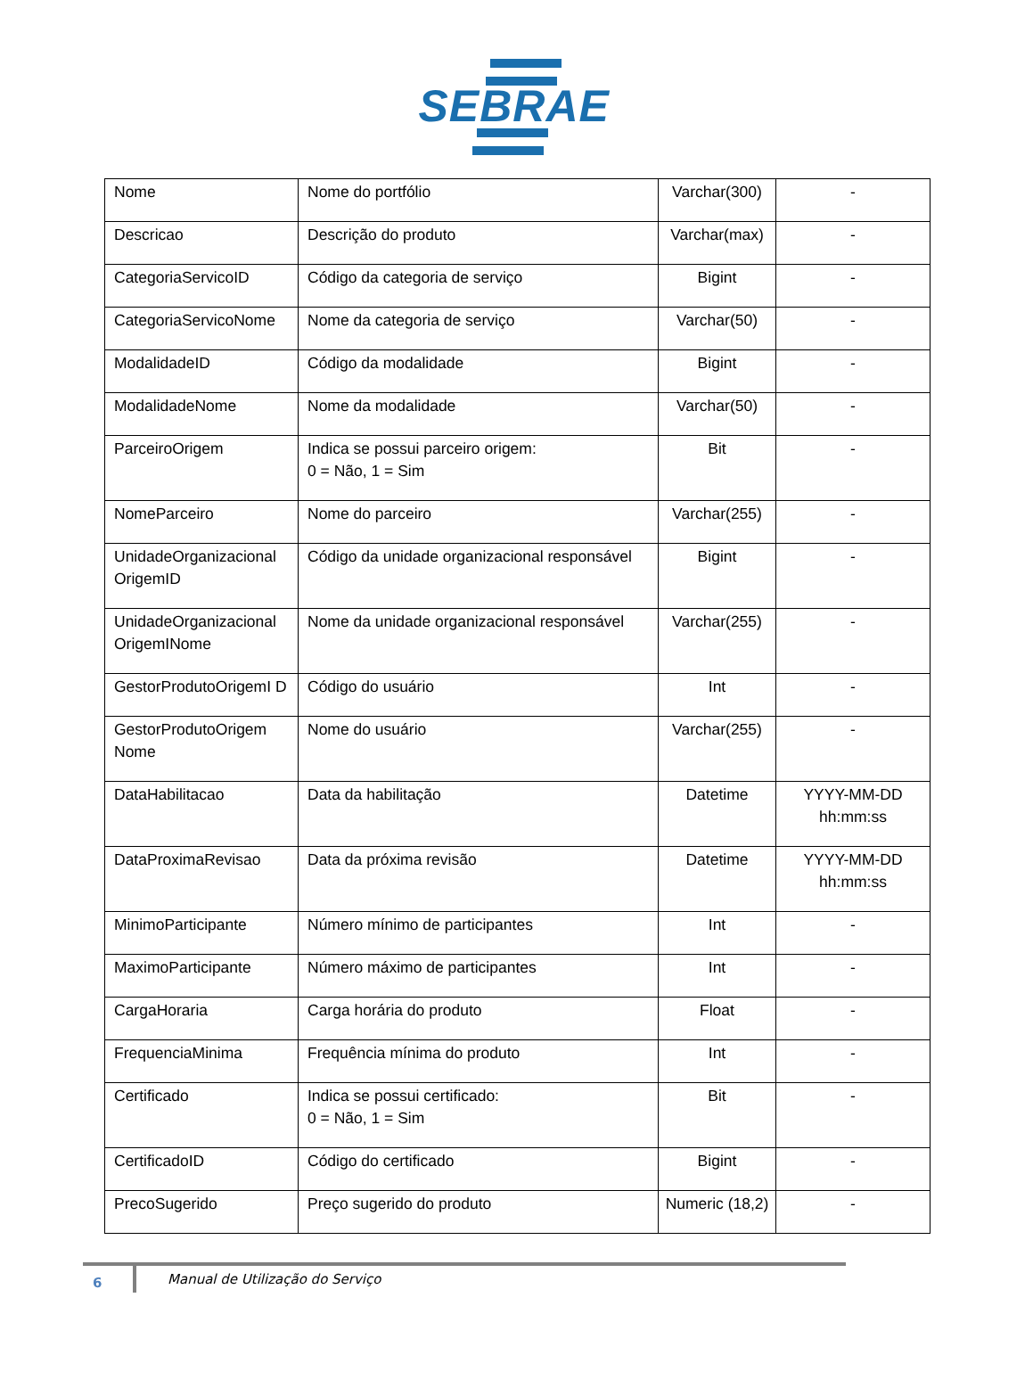SEBRAE
| Nome | Nome do portfólio | Varchar(300) | - |
| Descricao | Descrição do produto | Varchar(max) | - |
| CategoriaServicoID | Código da categoria de serviço | Bigint | - |
| CategoriaServicoNome | Nome da categoria de serviço | Varchar(50) | - |
| ModalidadeID | Código da modalidade | Bigint | - |
| ModalidadeNome | Nome da modalidade | Varchar(50) | - |
| ParceiroOrigem | Indica se possui parceiro origem: 0 = Não, 1 = Sim | Bit | - |
| NomeParceiro | Nome do parceiro | Varchar(255) | - |
| UnidadeOrganizacional OrigemID | Código da unidade organizacional responsável | Bigint | - |
| UnidadeOrganizacional OrigemINome | Nome da unidade organizacional responsável | Varchar(255) | - |
| GestorProdutoOrigemI D | Código do usuário | Int | - |
| GestorProdutoOrigem Nome | Nome do usuário | Varchar(255) | - |
| DataHabilitacao | Data da habilitação | Datetime | YYYY-MM-DD hh:mm:ss |
| DataProximaRevisao | Data da próxima revisão | Datetime | YYYY-MM-DD hh:mm:ss |
| MinimoParticipante | Número mínimo de participantes | Int | - |
| MaximoParticipante | Número máximo de participantes | Int | - |
| CargaHoraria | Carga horária do produto | Float | - |
| FrequenciaMinima | Frequência mínima do produto | Int | - |
| Certificado | Indica se possui certificado: 0 = Não, 1 = Sim | Bit | - |
| CertificadoID | Código do certificado | Bigint | - |
| PrecoSugerido | Preço sugerido do produto | Numeric (18,2) | - |
6
Manual de Utilização do Serviço